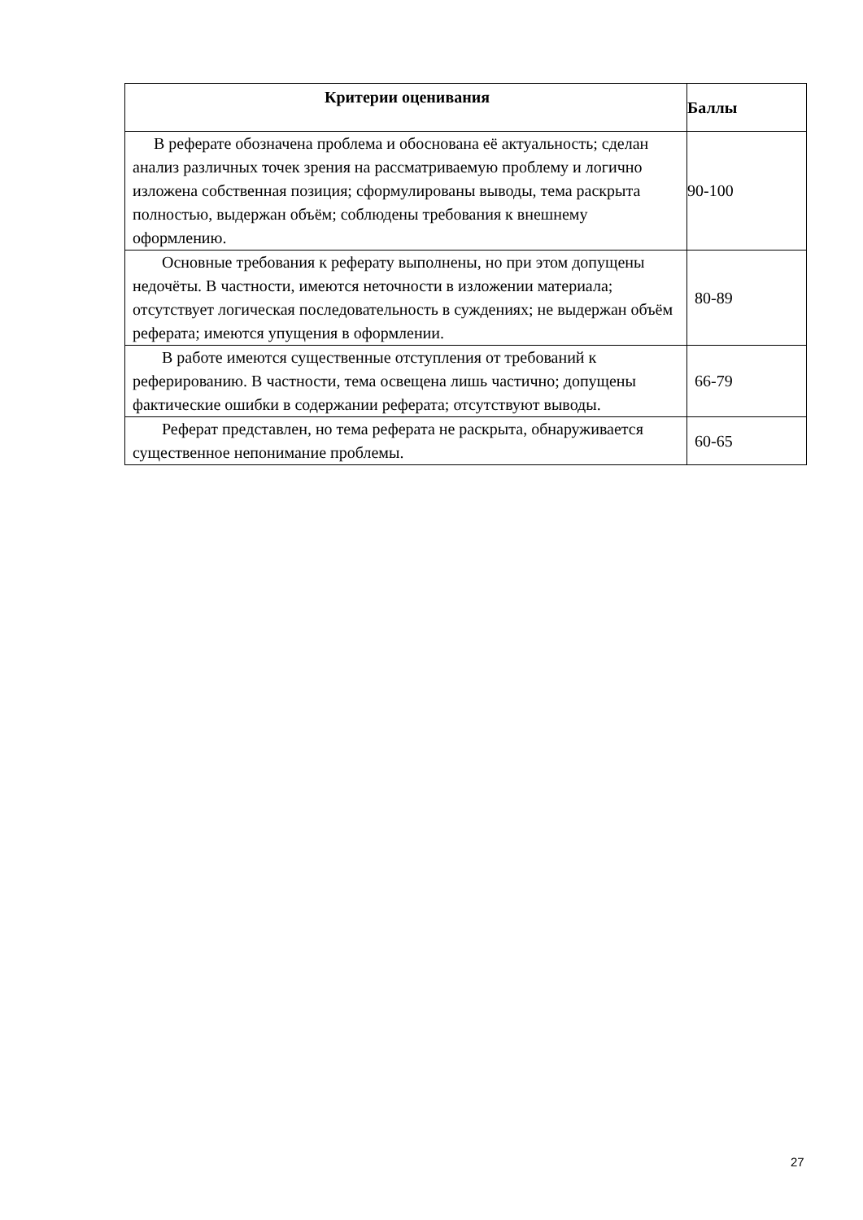| Критерии оценивания | Баллы |
| --- | --- |
| В реферате обозначена проблема и обоснована её актуальность; сделан анализ различных точек зрения на рассматриваемую проблему и логично изложена собственная позиция; сформулированы выводы, тема раскрыта полностью, выдержан объём; соблюдены требования к внешнему оформлению. | 90-100 |
| Основные требования к реферату выполнены, но при этом допущены недочёты. В частности, имеются неточности в изложении материала; отсутствует логическая последовательность в суждениях; не выдержан объём реферата; имеются упущения в оформлении. | 80-89 |
| В работе имеются существенные отступления от требований к реферированию. В частности, тема освещена лишь частично; допущены фактические ошибки в содержании реферата; отсутствуют выводы. | 66-79 |
| Реферат представлен, но тема реферата не раскрыта, обнаруживается существенное непонимание проблемы. | 60-65 |
27